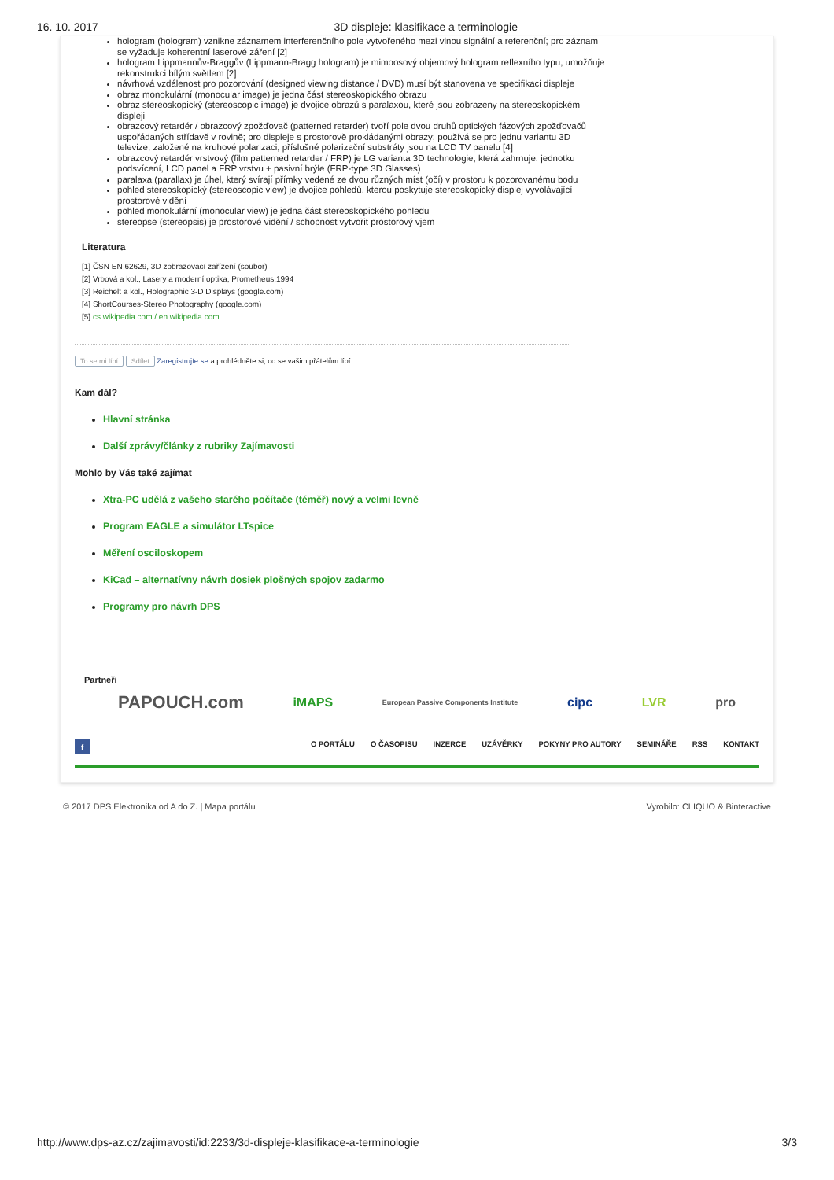16. 10. 2017 3D displeje: klasifikace a terminologie
hologram (hologram) vznikne záznamem interferenčního pole vytvořeného mezi vlnou signální a referenční; pro záznam se vyžaduje koherentní laserové záření [2]
hologram Lippmannův-Braggův (Lippmann-Bragg hologram) je mimoosový objemový hologram reflexního typu; umožňuje rekonstrukci bílým světlem [2]
návrhová vzdálenost pro pozorování (designed viewing distance / DVD) musí být stanovena ve specifikaci displeje
obraz monokulární (monocular image) je jedna část stereoskopického obrazu
obraz stereoskopický (stereoscopic image) je dvojice obrazů s paralaxou, které jsou zobrazeny na stereoskopickém displeji
obrazcový retardér / obrazcový zpožďovač (patterned retarder) tvoří pole dvou druhů optických fázových zpožďovačů uspořádaných střídavě v rovině; pro displeje s prostorově prokládanými obrazy; používá se pro jednu variantu 3D televize, založené na kruhové polarizaci; příslušné polarizační substráty jsou na LCD TV panelu [4]
obrazcový retardér vrstvový (film patterned retarder / FRP) je LG varianta 3D technologie, která zahrnuje: jednotku podsvícení, LCD panel a FRP vrstvu + pasivní brýle (FRP-type 3D Glasses)
paralaxa (parallax) je úhel, který svírají přímky vedené ze dvou různých míst (očí) v prostoru k pozorovanému bodu
pohled stereoskopický (stereoscopic view) je dvojice pohledů, kterou poskytuje stereoskopický displej vyvolávající prostorové vidění
pohled monokulární (monocular view) je jedna část stereoskopického pohledu
stereopse (stereopsis) je prostorové vidění / schopnost vytvořit prostorový vjem
Literatura
[1] ČSN EN 62629, 3D zobrazovací zařízení (soubor)
[2] Vrbová a kol., Lasery a moderní optika, Prometheus,1994
[3] Reichelt a kol., Holographic 3-D Displays (google.com)
[4] ShortCourses-Stereo Photography (google.com)
[5] cs.wikipedia.com / en.wikipedia.com
To se mi líbí Sdílet Zaregistrujte se a prohlédněte si, co se vašim přátelům líbí.
Kam dál?
Hlavní stránka
Další zprávy/články z rubriky Zajímavosti
Mohlo by Vás také zajímat
Xtra-PC udělá z vašeho starého počítače (téměř) nový a velmi levně
Program EAGLE a simulátor LTspice
Měření osciloskopem
KiCad – alternatívny návrh dosiek plošných spojov zadarmo
Programy pro návrh DPS
Partneři
PAPOUCH.com iMAPS European Passive Components Institute cipc LVR pro
f O PORTÁLU O ČASOPISU INZERCE UZÁVĚRKY POKYNY PRO AUTORY SEMINÁŘE RSS KONTAKT
© 2017 DPS Elektronika od A do Z. | Mapa portálu Vyrobilo: CLIQUO & Binteractive
http://www.dps-az.cz/zajimavosti/id:2233/3d-displeje-klasifikace-a-terminologie 3/3